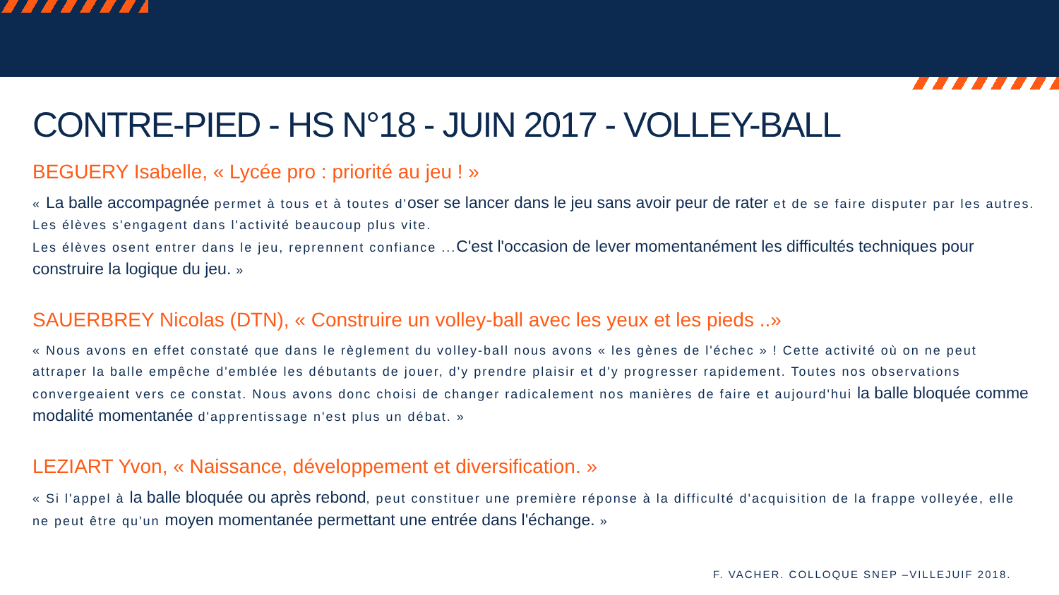CONTRE-PIED - HS N°18 - JUIN 2017 - VOLLEY-BALL
BEGUERY Isabelle, « Lycée pro : priorité au jeu ! »
« La balle accompagnée permet à tous et à toutes d'oser se lancer dans le jeu sans avoir peur de rater et de se faire disputer par les autres. Les élèves s'engagent dans l'activité beaucoup plus vite.
Les élèves osent entrer dans le jeu, reprennent confiance ...C'est l'occasion de lever momentanément les difficultés techniques pour construire la logique du jeu. »
SAUERBREY Nicolas (DTN), « Construire un volley-ball avec les yeux et les pieds ..»
« Nous avons en effet constaté que dans le règlement du volley-ball nous avons « les gènes de l'échec » ! Cette activité où on ne peut attraper la balle empêche d'emblée les débutants de jouer, d'y prendre plaisir et d'y progresser rapidement. Toutes nos observations convergeaient vers ce constat. Nous avons donc choisi de changer radicalement nos manières de faire et aujourd'hui la balle bloquée comme modalité momentanée d'apprentissage n'est plus un débat. »
LEZIART Yvon, « Naissance, développement et diversification. »
« Si l'appel à la balle bloquée ou après rebond, peut constituer une première réponse à la difficulté d'acquisition de la frappe volleyée, elle ne peut être qu'un moyen momentanée permettant une entrée dans l'échange. »
F. VACHER. COLLOQUE SNEP –VILLEJUIF 2018.